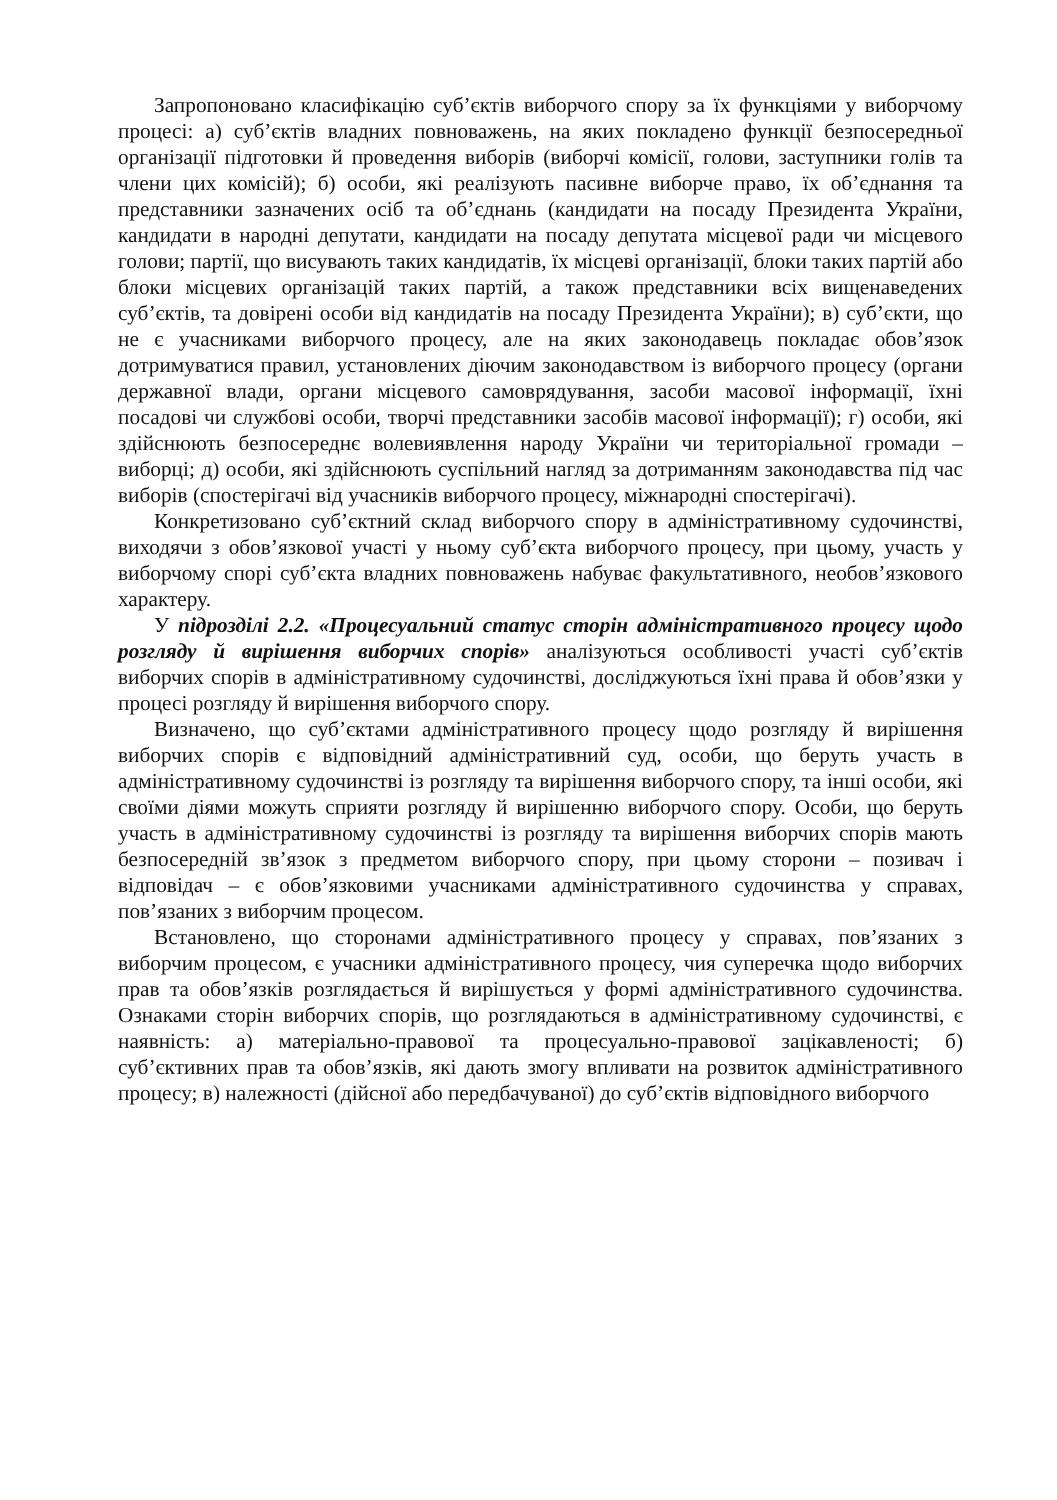Запропоновано класифікацію суб’єктів виборчого спору за їх функціями у виборчому процесі: а) суб’єктів владних повноважень, на яких покладено функції безпосередньої організації підготовки й проведення виборів (виборчі комісії, голови, заступники голів та члени цих комісій); б) особи, які реалізують пасивне виборче право, їх об’єднання та представники зазначених осіб та об’єднань (кандидати на посаду Президента України, кандидати в народні депутати, кандидати на посаду депутата місцевої ради чи місцевого голови; партії, що висувають таких кандидатів, їх місцеві організації, блоки таких партій або блоки місцевих організацій таких партій, а також представники всіх вищенаведених суб’єктів, та довірені особи від кандидатів на посаду Президента України); в) суб’єкти, що не є учасниками виборчого процесу, але на яких законодавець покладає обов’язок дотримуватися правил, установлених діючим законодавством із виборчого процесу (органи державної влади, органи місцевого самоврядування, засоби масової інформації, їхні посадові чи службові особи, творчі представники засобів масової інформації); г) особи, які здійснюють безпосереднє волевиявлення народу України чи територіальної громади – виборці; д) особи, які здійснюють суспільний нагляд за дотриманням законодавства під час виборів (спостерігачі від учасників виборчого процесу, міжнародні спостерігачі).
Конкретизовано суб’єктний склад виборчого спору в адміністративному судочинстві, виходячи з обов’язкової участі у ньому суб’єкта виборчого процесу, при цьому, участь у виборчому спорі суб’єкта владних повноважень набуває факультативного, необов’язкового характеру.
У підрозділі 2.2. «Процесуальний статус сторін адміністративного процесу щодо розгляду й вирішення виборчих спорів» аналізуються особливості участі суб’єктів виборчих спорів в адміністративному судочинстві, досліджуються їхні права й обов’язки у процесі розгляду й вирішення виборчого спору.
Визначено, що суб’єктами адміністративного процесу щодо розгляду й вирішення виборчих спорів є відповідний адміністративний суд, особи, що беруть участь в адміністративному судочинстві із розгляду та вирішення виборчого спору, та інші особи, які своїми діями можуть сприяти розгляду й вирішенню виборчого спору. Особи, що беруть участь в адміністративному судочинстві із розгляду та вирішення виборчих спорів мають безпосередній зв’язок з предметом виборчого спору, при цьому сторони – позивач і відповідач – є обов’язковими учасниками адміністративного судочинства у справах, пов’язаних з виборчим процесом.
Встановлено, що сторонами адміністративного процесу у справах, пов’язаних з виборчим процесом, є учасники адміністративного процесу, чия суперечка щодо виборчих прав та обов’язків розглядається й вирішується у формі адміністративного судочинства. Ознаками сторін виборчих спорів, що розглядаються в адміністративному судочинстві, є наявність: а) матеріально-правової та процесуально-правової зацікавленості; б) суб’єктивних прав та обов’язків, які дають змогу впливати на розвиток адміністративного процесу; в) належності (дійсної або передбачуваної) до суб’єктів відповідного виборчого